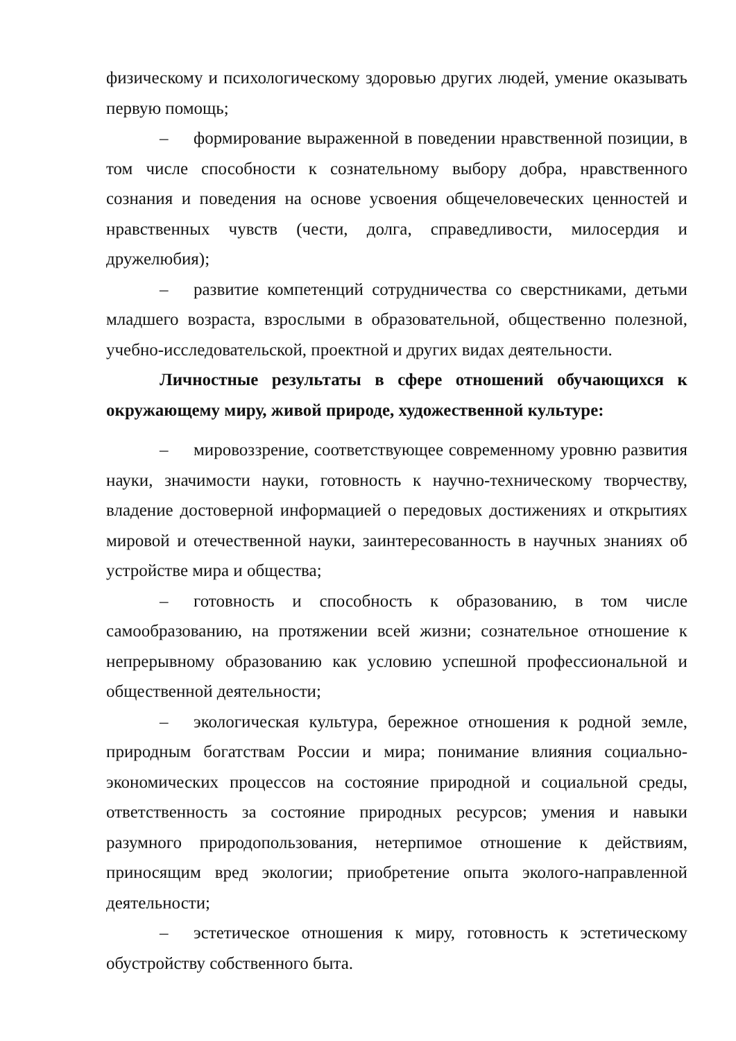физическому и психологическому здоровью других людей, умение оказывать первую помощь;
– формирование выраженной в поведении нравственной позиции, в том числе способности к сознательному выбору добра, нравственного сознания и поведения на основе усвоения общечеловеческих ценностей и нравственных чувств (чести, долга, справедливости, милосердия и дружелюбия);
– развитие компетенций сотрудничества со сверстниками, детьми младшего возраста, взрослыми в образовательной, общественно полезной, учебно-исследовательской, проектной и других видах деятельности.
Личностные результаты в сфере отношений обучающихся к окружающему миру, живой природе, художественной культуре:
– мировоззрение, соответствующее современному уровню развития науки, значимости науки, готовность к научно-техническому творчеству, владение достоверной информацией о передовых достижениях и открытиях мировой и отечественной науки, заинтересованность в научных знаниях об устройстве мира и общества;
– готовность и способность к образованию, в том числе самообразованию, на протяжении всей жизни; сознательное отношение к непрерывному образованию как условию успешной профессиональной и общественной деятельности;
– экологическая культура, бережное отношения к родной земле, природным богатствам России и мира; понимание влияния социально-экономических процессов на состояние природной и социальной среды, ответственность за состояние природных ресурсов; умения и навыки разумного природопользования, нетерпимое отношение к действиям, приносящим вред экологии; приобретение опыта эколого-направленной деятельности;
– эстетическое отношения к миру, готовность к эстетическому обустройству собственного быта.